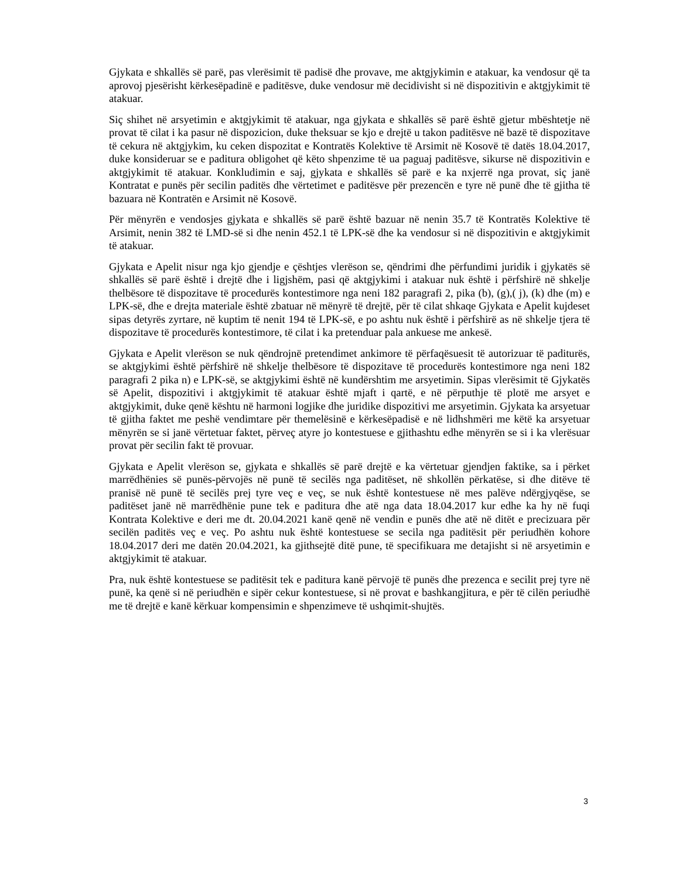Gjykata e shkallës së parë, pas vlerësimit të padisë dhe provave, me aktgjykimin e atakuar, ka vendosur që ta aprovoj pjesërisht kërkesëpadinë e paditësve, duke vendosur më decidivisht si në dispozitivin e aktgjykimit të atakuar.
Siç shihet në arsyetimin e aktgjykimit të atakuar, nga gjykata e shkallës së parë është gjetur mbështetje në provat të cilat i ka pasur në dispozicion, duke theksuar se kjo e drejtë u takon paditësve në bazë të dispozitave të cekura në aktgjykim, ku ceken dispozitat e Kontratës Kolektive të Arsimit në Kosovë të datës 18.04.2017, duke konsideruar se e paditura obligohet që këto shpenzime të ua paguaj paditësve, sikurse në dispozitivin e aktgjykimit të atakuar. Konkludimin e saj, gjykata e shkallës së parë e ka nxjerrë nga provat, siç janë Kontratat e punës për secilin paditës dhe vërtetimet e paditësve për prezencën e tyre në punë dhe të gjitha të bazuara në Kontratën e Arsimit në Kosovë.
Për mënyrën e vendosjes gjykata e shkallës së parë është bazuar në nenin 35.7 të Kontratës Kolektive të Arsimit, nenin 382 të LMD-së si dhe nenin 452.1 të LPK-së dhe ka vendosur si në dispozitivin e aktgjykimit të atakuar.
Gjykata e Apelit nisur nga kjo gjendje e çështjes vlerëson se, qëndrimi dhe përfundimi juridik i gjykatës së shkallës së parë është i drejtë dhe i ligjshëm, pasi që aktgjykimi i atakuar nuk është i përfshirë në shkelje thelbësore të dispozitave të procedurës kontestimore nga neni 182 paragrafi 2, pika (b), (g),( j), (k) dhe (m) e LPK-së, dhe e drejta materiale është zbatuar në mënyrë të drejtë, për të cilat shkaqe Gjykata e Apelit kujdeset sipas detyrës zyrtare, në kuptim të nenit 194 të LPK-së, e po ashtu nuk është i përfshirë as në shkelje tjera të dispozitave të procedurës kontestimore, të cilat i ka pretenduar pala ankuese me ankesë.
Gjykata e Apelit vlerëson se nuk qëndrojnë pretendimet ankimore të përfaqësuesit të autorizuar të paditurës, se aktgjykimi është përfshirë në shkelje thelbësore të dispozitave të procedurës kontestimore nga neni 182 paragrafi 2 pika n) e LPK-së, se aktgjykimi është në kundërshtim me arsyetimin. Sipas vlerësimit të Gjykatës së Apelit, dispozitivi i aktgjykimit të atakuar është mjaft i qartë, e në përputhje të plotë me arsyet e aktgjykimit, duke qenë kështu në harmoni logjike dhe juridike dispozitivi me arsyetimin. Gjykata ka arsyetuar të gjitha faktet me peshë vendimtare për themelësinë e kërkesëpadisë e në lidhshmëri me këtë ka arsyetuar mënyrën se si janë vërtetuar faktet, përveç atyre jo kontestuese e gjithashtu edhe mënyrën se si i ka vlerësuar provat për secilin fakt të provuar.
Gjykata e Apelit vlerëson se, gjykata e shkallës së parë drejtë e ka vërtetuar gjendjen faktike, sa i përket marrëdhënies së punës-përvojës në punë të secilës nga paditëset, në shkollën përkatëse, si dhe ditëve të pranisë në punë të secilës prej tyre veç e veç, se nuk është kontestuese në mes palëve ndërgjyqëse, se paditëset janë në marrëdhënie pune tek e paditura dhe atë nga data 18.04.2017 kur edhe ka hy në fuqi Kontrata Kolektive e deri me dt. 20.04.2021 kanë qenë në vendin e punës dhe atë në ditët e precizuara për secilën paditës veç e veç. Po ashtu nuk është kontestuese se secila nga paditësit për periudhën kohore 18.04.2017 deri me datën 20.04.2021, ka gjithsejtë ditë pune, të specifikuara me detajisht si në arsyetimin e aktgjykimit të atakuar.
Pra, nuk është kontestuese se paditësit tek e paditura kanë përvojë të punës dhe prezenca e secilit prej tyre në punë, ka qenë si në periudhën e sipër cekur kontestuese, si në provat e bashkangjitura, e për të cilën periudhë me të drejtë e kanë kërkuar kompensimin e shpenzimeve të ushqimit-shujtës.
3